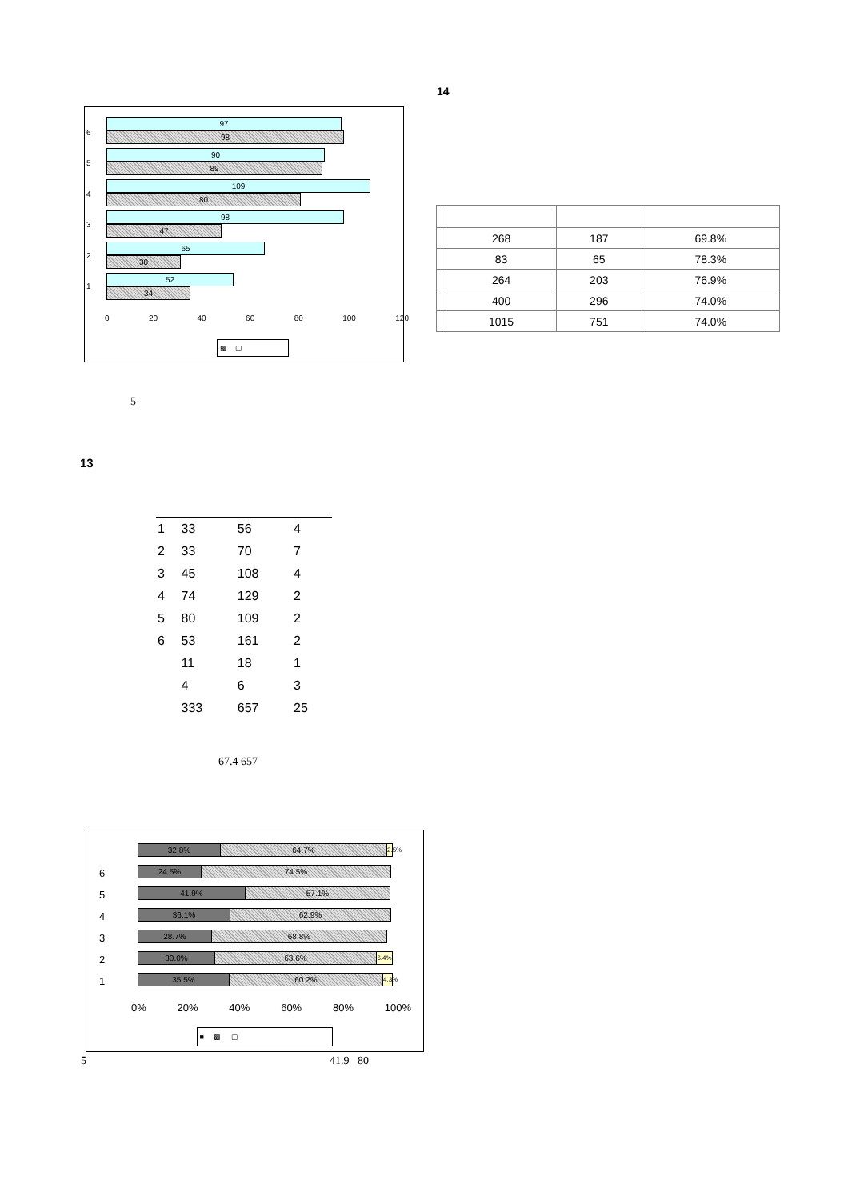6
5
4
3
2
1
97
98
90
89
109
80
98
47
65
30
52
34
0 20 40 60 80 100 120
▩ ▢
14
| | 268 | 187 | 69.8% |
| | 83 | 65 | 78.3% |
| | 264 | 203 | 76.9% |
| | 400 | 296 | 74.0% |
| | 1015 | 751 | 74.0% |
5
13
| 1 | 33 | 56 | 4 |
| 2 | 33 | 70 | 7 |
| 3 | 45 | 108 | 4 |
| 4 | 74 | 129 | 2 |
| 5 | 80 | 109 | 2 |
| 6 | 53 | 161 | 2 |
| | 11 | 18 | 1 |
| | 4 | 6 | 3 |
| | 333 | 657 | 25 |
67.4 657
32.8% 64.7%
2.5%
6 24.5% 74.5%
5 41.9% 57.1%
4 36.1% 62.9%
3 28.7% 68.8%
2 30.0% 63.6%
6.4%
1 35.5% 60.2%
4.3%
0% 20% 40% 60% 80% 100%
■ ▩ ▢
5 41.9 80